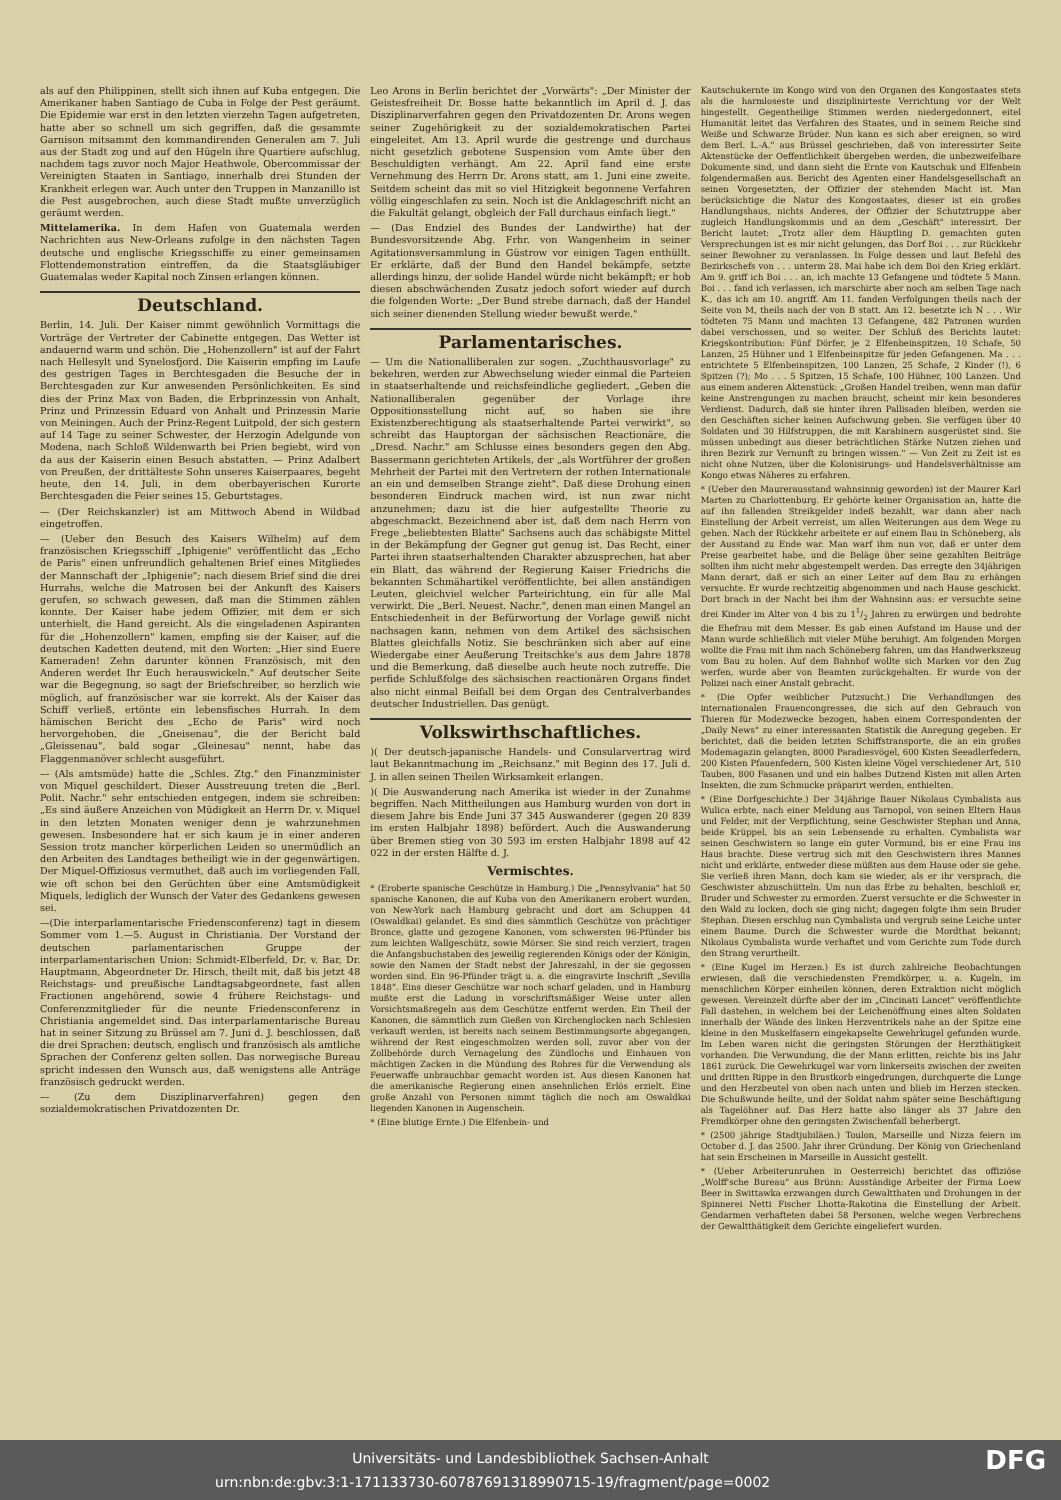als auf den Philippinen, stellt sich ihnen auf Kuba entgegen. Die Amerikaner haben Santiago de Cuba in Folge der Pest geräumt. Die Epidemie war erst in den letzten vierzehn Tagen aufgetreten, hatte aber so schnell um sich gegriffen, daß die gesammte Garnison mitsammt den kommandirenden Generalen am 7. Juli aus der Stadt zog und auf den Hügeln ihre Quartiere aufschlug, nachdem tags zuvor noch Major Heathwole, Obercommissar der Vereinigten Staaten in Santiago, innerhalb drei Stunden der Krankheit erlegen war. Auch unter den Truppen in Manzanillo ist die Pest ausgebrochen, auch diese Stadt mußte unverzüglich geräumt werden.
Mittelamerika. In dem Hafen von Guatemala werden Nachrichten aus New-Orleans zufolge in den nächsten Tagen deutsche und englische Kriegsschiffe zu einer gemeinsamen Flottendemonstration eintreffen, da die Staatsgläubiger Guatemalas weder Kapital noch Zinsen erlangen können.
Deutschland.
Berlin, 14. Juli. Der Kaiser nimmt gewöhnlich Vormittags die Vorträge der Vertreter der Cabinette entgegen. Das Wetter ist andauernd warm und schön. Die „Hohenzollern" ist auf der Fahrt nach Hellesylt und Synelosfjord. Die Kaiserin empfing im Laufe des gestrigen Tages in Berchtesgaden die Besuche der in Berchtesgaden zur Kur anwesenden Persönlichkeiten. Es sind dies der Prinz Max von Baden, die Erbprinzessin von Anhalt, Prinz und Prinzessin Eduard von Anhalt und Prinzessin Marie von Meiningen. Auch der Prinz-Regent Luitpold, der sich gestern auf 14 Tage zu seiner Schwester, der Herzogin Adelgunde von Modena, nach Schloß Wildenwarth bei Prien begiebt, wird von da aus der Kaiserin einen Besuch abstatten. — Prinz Adalbert von Preußen, der drittälteste Sohn unseres Kaiserpaares, begeht heute, den 14. Juli, in dem oberbayerischen Kurorte Berchtesgaden die Feier seines 15. Geburtstages.
— (Der Reichskanzler) ist am Mittwoch Abend in Wildbad eingetroffen.
— (Ueber den Besuch des Kaisers Wilhelm) auf dem französischen Kriegsschiff „Iphigenie" veröffentlicht das „Echo de Paris" einen unfreundlich gehaltenen Brief eines Mitgliedes der Mannschaft der „Iphigenie"; nach diesem Brief sind die drei Hurrahs, welche die Matrosen bei der Ankunft des Kaisers gerufen, so schwach gewesen, daß man die Stimmen zählen konnte. Der Kaiser habe jedem Offizier, mit dem er sich unterhielt, die Hand gereicht. Als die eingeladenen Aspiranten für die „Hohenzollern" kamen, empfing sie der Kaiser, auf die deutschen Kadetten deutend, mit den Worten: „Hier sind Euere Kameraden! Zehn darunter können Französisch, mit den Anderen werdet Ihr Euch herauswickeln." Auf deutscher Seite war die Begegnung, so sagt der Briefschreiber, so herzlich wie möglich, auf französischer war sie korrekt. Als der Kaiser das Schiff verließ, ertönte ein lebensfisches Hurrah. In dem hämischen Bericht des „Echo de Paris" wird noch hervorgehoben, die „Gneisenau", die der Bericht bald „Gleissenau", bald sogar „Gleinesau" nennt, habe das Flaggenmanöver schlecht ausgeführt.
— (Als amtsmüde) hatte die „Schles. Ztg." den Finanzminister von Miquel geschildert. Dieser Ausstreuung treten die „Berl. Polit. Nachr." sehr entschieden entgegen, indem sie schreiben: „Es sind äußere Anzeichen von Müdigkeit an Herrn Dr. v. Miquel in den letzten Monaten weniger denn je wahrzunehmen gewesen. Insbesondere hat er sich kaum je in einer anderen Session trotz mancher körperlichen Leiden so unermüdlich an den Arbeiten des Landtages betheiligt wie in der gegenwärtigen. Der Miquel-Offiziosus vermuthet, daß auch im vorliegenden Fall, wie oft schon bei den Gerüchten über eine Amtsmüdigkeit Miquels, lediglich der Wunsch der Vater des Gedankens gewesen sei.
—(Die interparlamentarische Friedensconferenz) tagt in diesem Sommer vom 1.—5. August in Christiania. Der Vorstand der deutschen parlamentarischen Gruppe der interparlamentarischen Union: Schmidt-Elberfeld, Dr. v. Bar, Dr. Hauptmann, Abgeordneter Dr. Hirsch, theilt mit, daß bis jetzt 48 Reichstags- und preußische Landtagsabgeordnete, fast allen Fractionen angehörend, sowie 4 frühere Reichstags- und Conferenzmitglieder für die neunte Friedensconferenz in Christiania angemeldet sind. Das interparlamentarische Bureau hat in seiner Sitzung zu Brüssel am 7. Juni d. J. beschlossen, daß die drei Sprachen: deutsch, englisch und französisch als amtliche Sprachen der Conferenz gelten sollen. Das norwegische Bureau spricht indessen den Wunsch aus, daß wenigstens alle Anträge französisch gedruckt werden.
— (Zu dem Disziplinarverfahren) gegen den sozialdemokratischen Privatdozenten Dr.
Leo Arons in Berlin berichtet der „Vorwärts": „Der Minister der Geistesfreiheit Dr. Bosse hatte bekanntlich im April d. J. das Disziplinarverfahren gegen den Privatdozenten Dr. Arons wegen seiner Zugehörigkeit zu der sozialdemokratischen Partei eingeleitet. Am 13. April wurde die gestrenge und durchaus nicht gesetzlich gebotene Suspension vom Amte über den Beschuldigten verhängt. Am 22. April fand eine erste Vernehmung des Herrn Dr. Arons statt, am 1. Juni eine zweite. Seitdem scheint das mit so viel Hitzigkeit begonnene Verfahren völlig eingeschlafen zu sein. Noch ist die Anklageschrift nicht an die Fakultät gelangt, obgleich der Fall durchaus einfach liegt."
— (Das Endziel des Bundes der Landwirthe) hat der Bundesvorsitzende Abg. Frhr. von Wangenheim in seiner Agitationsversammlung in Güstrow vor einigen Tagen enthüllt. Er erklärte, daß der Bund den Handel bekämpfe, setzte allerdings hinzu, der solide Handel würde nicht bekämpft; er hob diesen abschwächenden Zusatz jedoch sofort wieder auf durch die folgenden Worte: „Der Bund strebe darnach, daß der Handel sich seiner dienenden Stellung wieder bewußt werde."
Parlamentarisches.
— Um die Nationalliberalen zur sogen. „Zuchthausvorlage" zu bekehren, werden zur Abwechselung wieder einmal die Parteien in staatserhaltende und reichsfeindliche gegliedert. „Geben die Nationalliberalen gegenüber der Vorlage ihre Oppositionsstellung nicht auf, so haben sie ihre Existenzberechtigung als staatserhaltende Partei verwirkt", so schreibt das Hauptorgan der sächsischen Reactionäre, die „Dresd. Nachr." am Schlusse eines besonders gegen den Abg. Bassermann gerichteten Artikels, der „als Wortführer der großen Mehrheit der Partei mit den Vertretern der rothen Internationale an ein und demselben Strange zieht". Daß diese Drohung einen besonderen Eindruck machen wird, ist nun zwar nicht anzunehmen; dazu ist die hier aufgestellte Theorie zu abgeschmackt. Bezeichnend aber ist, daß dem nach Herrn von Frege „beliebtesten Blatte" Sachsens auch das schäbigste Mittel in der Bekämpfung der Gegner gut genug ist. Das Recht, einer Partei ihren staatserhaltenden Charakter abzusprechen, hat aber ein Blatt, das während der Regierung Kaiser Friedrichs die bekannten Schmähartikel veröffentlichte, bei allen anständigen Leuten, gleichviel welcher Parteirichtung, ein für alle Mal verwirkt. Die „Berl. Neuest. Nachr.", denen man einen Mangel an Entschiedenheit in der Befürwortung der Vorlage gewiß nicht nachsagen kann, nehmen von dem Artikel des sächsischen Blattes gleichfalls Notiz. Sie beschränken sich aber auf eine Wiedergabe einer Aeußerung Treitschke's aus dem Jahre 1878 und die Bemerkung, daß dieselbe auch heute noch zutreffe. Die perfide Schlußfolge des sächsischen reactionären Organs findet also nicht einmal Beifall bei dem Organ des Centralverbandes deutscher Industriellen. Das genügt.
Volkswirthschaftliches.
)( Der deutsch-japanische Handels- und Consularvertrag wird laut Bekanntmachung im „Reichsanz." mit Beginn des 17. Juli d. J. in allen seinen Theilen Wirksamkeit erlangen.
)( Die Auswanderung nach Amerika ist wieder in der Zunahme begriffen. Nach Mittheilungen aus Hamburg wurden von dort in diesem Jahre bis Ende Juni 37 345 Auswanderer (gegen 20 839 im ersten Halbjahr 1898) befördert. Auch die Auswanderung über Bremen stieg von 30 593 im ersten Halbjahr 1898 auf 42 022 in der ersten Hälfte d. J.
Vermischtes.
* (Eroberte spanische Geschütze in Hamburg.) Die „Pennsylvania" hat 50 spanische Kanonen, die auf Kuba von den Amerikanern erobert wurden, von New-York nach Hamburg gebracht und dort am Schuppen 44 (Oswaldkai) gelandet. Es sind dies sämmtlich Geschütze von prächtiger Bronce, glatte und gezogene Kanonen, vom schwersten 96-Pfünder bis zum leichten Wallgeschütz, sowie Mörser. Sie sind reich verziert, tragen die Anfangsbuchstaben des jeweilig regierenden Königs oder der Königin, sowie den Namen der Stadt nebst der Jahreszahl, in der sie gegossen worden sind. Ein 96-Pfünder trägt u. a. die eingravirte Inschrift „Sevilla 1848". Eins dieser Geschütze war noch scharf geladen, und in Hamburg mußte erst die Ladung in vorschriftsmäßiger Weise unter allen Vorsichtsmaßregeln aus dem Geschütze entfernt werden. Ein Theil der Kanonen, die sämmtlich zum Gießen von Kirchenglocken nach Schlesien verkauft werden, ist bereits nach seinem Bestimmungsorte abgegangen, während der Rest eingeschmolzen werden soll, zuvor aber von der Zollbehörde durch Vernagelung des Zündlochs und Einhauen von mächtigen Zacken in die Mündung des Rohres für die Verwendung als Feuerwaffe unbrauchbar gemacht worden ist. Aus diesen Kanonen hat die amerikanische Regierung einen ansehnlichen Erlös erzielt. Eine große Anzahl von Personen nimmt täglich die noch am Oswaldkai liegenden Kanonen in Augenschein.
* (Eine blutige Ernte.) Die Elfenbein- und
Kautschukernte im Kongo wird von den Organen des Kongostaates stets als die harmloseste und disziplinirteste Verrichtung vor der Welt hingestellt. Gegentheilige Stimmen werden niedergedonnert, eitel Humanität leitet das Verfahren des Staates, und in seinem Reiche sind Weiße und Schwarze Brüder. Nun kann es sich aber ereignen, so wird dem Berl. L.-A." aus Brüssel geschrieben, daß von interessirter Seite Aktenstücke der Oeffentlichkeit übergeben werden, die unbezweifelbare Dokumente sind, und dann sieht die Ernte von Kautschuk und Elfenbein folgendermaßen aus. Bericht des Agenten einer Handelsgesellschaft an seinen Vorgesetzten, der Offizier der stehenden Macht ist. Man berücksichtige die Natur des Kongostaates, dieser ist ein großes Handlungshaus, nichts Anderes, der Offizier der Schutztruppe aber zugleich Handlungskommis und an dem „Geschäft" interessirt. Der Bericht lautet: „Trotz aller dem Häuptling D. gemachten guten Versprechungen ist es mir nicht gelungen, das Dorf Boi . . . zur Rückkehr seiner Bewohner zu veranlassen. In Folge dessen und laut Befehl des Bezirkschefs von . . . unterm 28. Mai habe ich dem Boi den Krieg erklärt. Am 9. griff ich Boi . . . an, ich machte 13 Gefangene und tödtete 5 Mann. Boi . . . fand ich verlassen, ich marschirte aber noch am selben Tage nach K., das ich am 10. angriff. Am 11. fanden Verfolgungen theils nach der Seite von M, theils nach der von B statt. Am 12. besetzte ich N . . . Wir tödteten 75 Mann und machten 13 Gefangene, 482 Patronen wurden dabei verschossen, und so weiter. Der Schluß des Berichts lautet: Kriegskontribution: Fünf Dörfer, je 2 Elfenbeinspitzen, 10 Schafe, 50 Lanzen, 25 Hühner und 1 Elfenbeinspitze für jeden Gefangenen. Ma . . . entrichtete 5 Elfenbeinspitzen, 100 Lanzen, 25 Schafe, 2 Kinder (!), 6 Spitzen (?); Mo . . . 5 Spitzen, 15 Schafe, 100 Hühner, 100 Lanzen. Und aus einem anderen Aktenstück: „Großen Handel treiben, wenn man dafür keine Anstrengungen zu machen braucht, scheint mir kein besonderes Verdienst. Dadurch, daß sie hinter ihren Pallisaden bleiben, werden sie den Geschäften sicher keinen Aufschwung geben. Sie verfügen über 40 Soldaten und 30 Hilfstruppen, die mit Karabinern ausgerüstet sind. Sie müssen unbedingt aus dieser beträchtlichen Stärke Nutzen ziehen und ihren Bezirk zur Vernunft zu bringen wissen." — Von Zeit zu Zeit ist es nicht ohne Nutzen, über die Kolonisirungs- und Handelsverhältnisse am Kongo etwas Näheres zu erfahren.
* (Ueber den Maurerausstand wahnsinnig geworden) ist der Maurer Karl Marten zu Charlottenburg. Er gehörte keiner Organisation an, hatte die auf ihn fallenden Streikgelder indeß bezahlt, war dann aber nach Einstellung der Arbeit verreist, um allen Weiterungen aus dem Wege zu gehen. Nach der Rückkehr arbeitete er auf einem Bau in Schöneberg, als der Ausstand zu Ende war. Man warf ihm nun vor, daß er unter dem Preise gearbeitet habe, und die Beläge über seine gezahlten Beiträge sollten ihm nicht mehr abgestempelt werden. Das erregte den 34jährigen Mann derart, daß er sich an einer Leiter auf dem Bau zu erhängen versuchte. Er wurde rechtzeitig abgenommen und nach Hause geschickt. Dort brach in der Nacht bei ihm der Wahnsinn aus: er versuchte seine drei Kinder im Alter von 4 bis zu 11/2 Jahren zu erwürgen und bedrohte die Ehefrau mit dem Messer. Es gab einen Aufstand im Hause und der Mann wurde schließlich mit vieler Mühe beruhigt. Am folgenden Morgen wollte die Frau mit ihm nach Schöneberg fahren, um das Handwerkszeug vom Bau zu holen. Auf dem Bahnhof wollte sich Marken vor den Zug werfen, wurde aber von Beamten zurückgehalten. Er wurde von der Polizei nach einer Anstalt gebracht.
* (Die Opfer weiblicher Putzsucht.) Die Verhandlungen des internationalen Frauencongresses, die sich auf den Gebrauch von Thieren für Modezwecke bezogen, haben einem Correspondenten der „Daily News" zu einer interessanten Statistik die Anregung gegeben. Er berichtet, daß die beiden letzten Schiffstransporte, die an ein großes Modemagazin gelangten, 8000 Paradiesvögel, 600 Kisten Seeadlerfedern, 200 Kisten Pfauenfedern, 500 Kisten kleine Vögel verschiedener Art, 510 Tauben, 800 Fasanen und und ein halbes Dutzend Kisten mit allen Arten Insekten, die zum Schmucke präparirt werden, enthielten.
* (Eine Dorfgeschichte.) Der 34jährige Bauer Nikolaus Cymbalista aus Wulica erbte, nach einer Meldung aus Tarnopol, von seinen Eltern Haus und Felder, mit der Verpflichtung, seine Geschwister Stephan und Anna, beide Krüppel, bis an sein Lebensende zu erhalten. Cymbalista war seinen Geschwistern so lange ein guter Vormund, bis er eine Frau ins Haus brachte. Diese vertrug sich mit den Geschwistern ihres Mannes nicht und erklärte, entweder diese müßten aus dem Hause oder sie gehe. Sie verließ ihren Mann, doch kam sie wieder, als er ihr versprach, die Geschwister abzuschütteln. Um nun das Erbe zu behalten, beschloß er, Bruder und Schwester zu ermorden. Zuerst versuchte er die Schwester in den Wald zu locken, doch sie ging nicht; dagegen folgte ihm sein Bruder Stephan. Diesen erschlug nun Cymbalista und vergrub seine Leiche unter einem Baume. Durch die Schwester wurde die Mordthat bekannt; Nikolaus Cymbalista wurde verhaftet und vom Gerichte zum Tode durch den Strang verurtheilt.
* (Eine Kugel im Herzen.) Es ist durch zahlreiche Beobachtungen erwiesen, daß die verschiedensten Fremdkörper, u. a. Kugeln, im menschlichen Körper einheilen können, deren Extraktion nicht möglich gewesen. Vereinzelt dürfte aber der im „Cincinati Lancet" veröffentlichte Fall dastehen, in welchem bei der Leichenöffnung eines alten Soldaten innerhalb der Wände des linken Herzventrikels nahe an der Spitze eine kleine in den Muskelfasern eingekapselte Gewehrkugel gefunden wurde. Im Leben waren nicht die geringsten Störungen der Herzthätigkeit vorhanden. Die Verwundung, die der Mann erlitten, reichte bis ins Jahr 1861 zurück. Die Gewehrkugel war vorn linkerseits zwischen der zweiten und dritten Rippe in den Brustkorb eingedrungen, durchquerte die Lunge und den Herzbeutel von oben nach unten und blieb im Herzen stecken. Die Schußwunde heilte, und der Soldat nahm später seine Beschäftigung als Tagelöhner auf. Das Herz hatte also länger als 37 Jahre den Fremdkörper ohne den geringsten Zwischenfall beherbergt.
* (2500 jährige Stadtjubiläen.) Toulon, Marseille und Nizza feiern im October d. J. das 2500. Jahr ihrer Gründung. Der König von Griechenland hat sein Erscheinen in Marseille in Aussicht gestellt.
* (Ueber Arbeiterunruhen in Oesterreich) berichtet das offiziöse „Wolff'sche Bureau" aus Brünn: Ausständige Arbeiter der Firma Loew Beer in Swittawka erzwangen durch Gewaltthaten und Drohungen in der Spinnerei Netti Fischer Lhotta-Rakotina die Einstellung der Arbeit. Gendarmen verhafteten dabei 58 Personen, welche wegen Verbrechens der Gewaltthätigkeit dem Gerichte eingeliefert wurden.
Universitäts- und Landesbibliothek Sachsen-Anhalt
urn:nbn:de:gbv:3:1-171133730-60787691318990715-19/fragment/page=0002 DFG